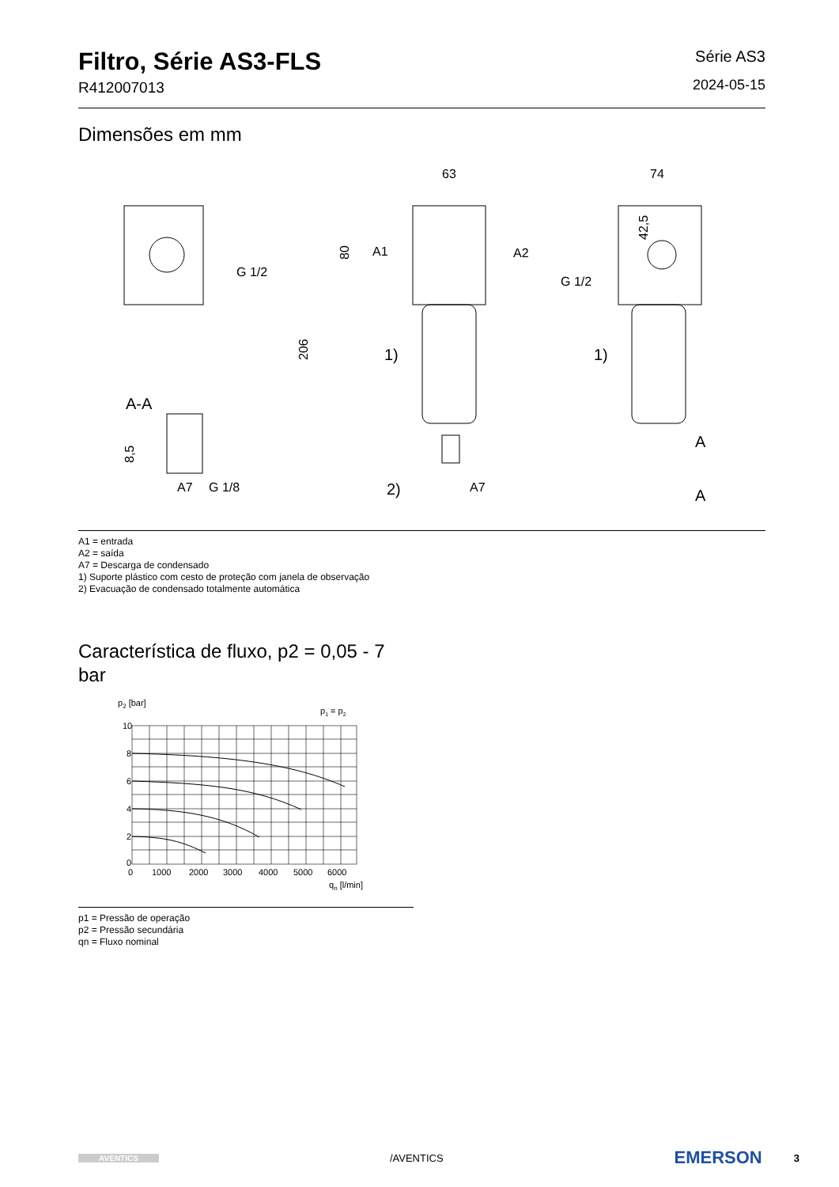Filtro, Série AS3-FLS
R412007013
Série AS3
2024-05-15
Dimensões em mm
G 1/2
A-A
A7
G 1/8
8,5
63
A1
A2
80
206
1)
2)
A7
74
42,5
G 1/2
1)
A
A
A1 = entrada
A2 = saída
A7 = Descarga de condensado
1) Suporte plástico com cesto de proteção com janela de observação
2) Evacuação de condensado totalmente automática
Característica de fluxo, p2 = 0,05 - 7 bar
p2 [bar]
p1 = p2
10
8
6
4
2
0
0
1000
2000
3000
4000
5000
6000
qn [l/min]
p1 = Pressão de operação
p2 = Pressão secundária
qn = Fluxo nominal
AVENTICS
/AVENTICS
EMERSON 3